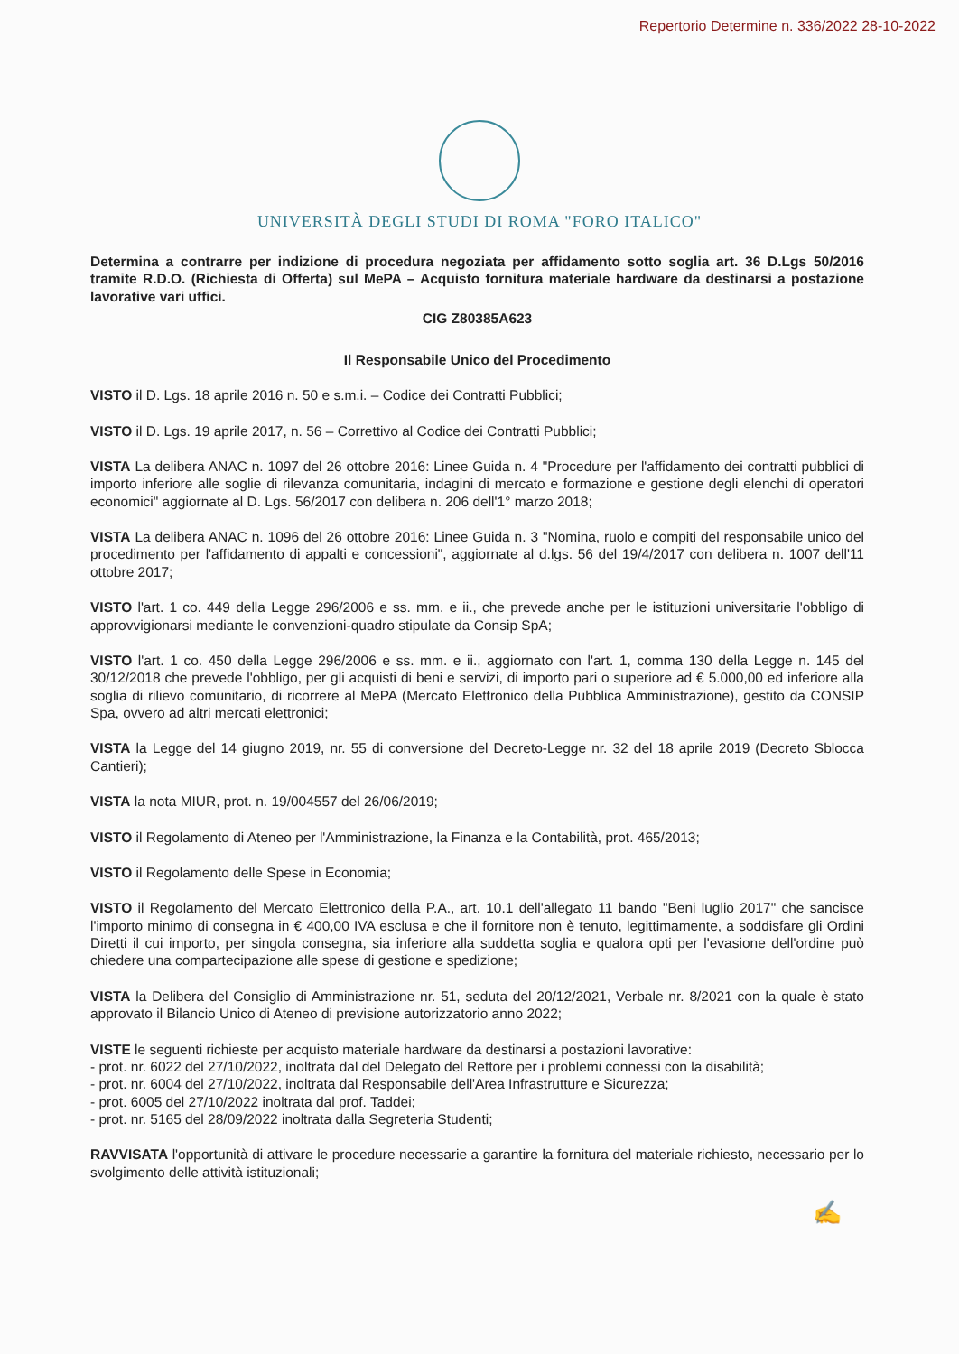Repertorio Determine n. 336/2022 28-10-2022
UNIVERSITÀ DEGLI STUDI DI ROMA "FORO ITALICO"
Determina a contrarre per indizione di procedura negoziata per affidamento sotto soglia art. 36 D.Lgs 50/2016 tramite R.D.O. (Richiesta di Offerta) sul MePA – Acquisto fornitura materiale hardware da destinarsi a postazione lavorative vari uffici.
CIG Z80385A623
Il Responsabile Unico del Procedimento
VISTO il D. Lgs. 18 aprile 2016 n. 50 e s.m.i. – Codice dei Contratti Pubblici;
VISTO il D. Lgs. 19 aprile 2017, n. 56 – Correttivo al Codice dei Contratti Pubblici;
VISTA La delibera ANAC n. 1097 del 26 ottobre 2016: Linee Guida n. 4 "Procedure per l'affidamento dei contratti pubblici di importo inferiore alle soglie di rilevanza comunitaria, indagini di mercato e formazione e gestione degli elenchi di operatori economici" aggiornate al D. Lgs. 56/2017 con delibera n. 206 dell'1° marzo 2018;
VISTA La delibera ANAC n. 1096 del 26 ottobre 2016: Linee Guida n. 3 "Nomina, ruolo e compiti del responsabile unico del procedimento per l'affidamento di appalti e concessioni", aggiornate al d.lgs. 56 del 19/4/2017 con delibera n. 1007 dell'11 ottobre 2017;
VISTO l'art. 1 co. 449 della Legge 296/2006 e ss. mm. e ii., che prevede anche per le istituzioni universitarie l'obbligo di approvvigionarsi mediante le convenzioni-quadro stipulate da Consip SpA;
VISTO l'art. 1 co. 450 della Legge 296/2006 e ss. mm. e ii., aggiornato con l'art. 1, comma 130 della Legge n. 145 del 30/12/2018 che prevede l'obbligo, per gli acquisti di beni e servizi, di importo pari o superiore ad € 5.000,00 ed inferiore alla soglia di rilievo comunitario, di ricorrere al MePA (Mercato Elettronico della Pubblica Amministrazione), gestito da CONSIP Spa, ovvero ad altri mercati elettronici;
VISTA la Legge del 14 giugno 2019, nr. 55 di conversione del Decreto-Legge nr. 32 del 18 aprile 2019 (Decreto Sblocca Cantieri);
VISTA la nota MIUR, prot. n. 19/004557 del 26/06/2019;
VISTO il Regolamento di Ateneo per l'Amministrazione, la Finanza e la Contabilità, prot. 465/2013;
VISTO il Regolamento delle Spese in Economia;
VISTO il Regolamento del Mercato Elettronico della P.A., art. 10.1 dell'allegato 11 bando "Beni luglio 2017" che sancisce l'importo minimo di consegna in € 400,00 IVA esclusa e che il fornitore non è tenuto, legittimamente, a soddisfare gli Ordini Diretti il cui importo, per singola consegna, sia inferiore alla suddetta soglia e qualora opti per l'evasione dell'ordine può chiedere una compartecipazione alle spese di gestione e spedizione;
VISTA la Delibera del Consiglio di Amministrazione nr. 51, seduta del 20/12/2021, Verbale nr. 8/2021 con la quale è stato approvato il Bilancio Unico di Ateneo di previsione autorizzatorio anno 2022;
VISTE le seguenti richieste per acquisto materiale hardware da destinarsi a postazioni lavorative:
- prot. nr. 6022 del 27/10/2022, inoltrata dal del Delegato del Rettore per i problemi connessi con la disabilità;
- prot. nr. 6004 del 27/10/2022, inoltrata dal Responsabile dell'Area Infrastrutture e Sicurezza;
- prot. 6005 del 27/10/2022 inoltrata dal prof. Taddei;
- prot. nr. 5165 del 28/09/2022 inoltrata dalla Segreteria Studenti;
RAVVISATA l'opportunità di attivare le procedure necessarie a garantire la fornitura del materiale richiesto, necessario per lo svolgimento delle attività istituzionali;
✍